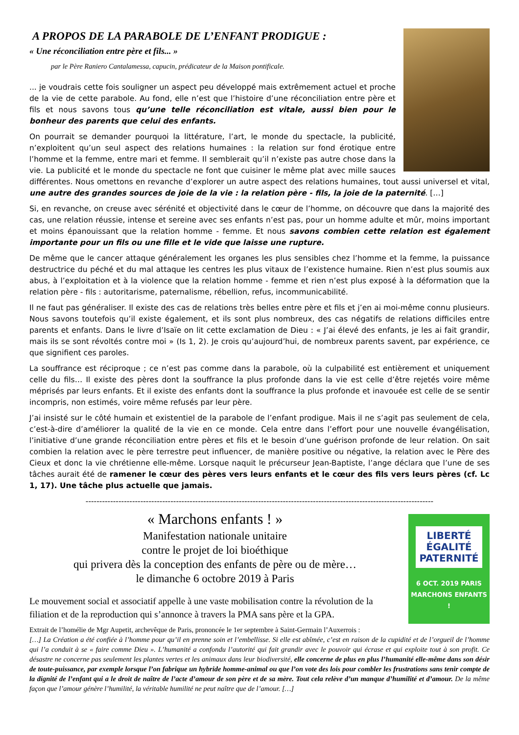A PROPOS DE LA PARABOLE DE L’ENFANT PRODIGUE :
« Une réconciliation entre père et fils... »
par le Père Raniero Cantalamessa, capucin, prédicateur de la Maison pontificale.
... je voudrais cette fois souligner un aspect peu développé mais extrêmement actuel et proche de la vie de cette parabole. Au fond, elle n’est que l’histoire d’une réconciliation entre père et fils et nous savons tous qu’une telle réconciliation est vitale, aussi bien pour le bonheur des parents que celui des enfants.
On pourrait se demander pourquoi la littérature, l’art, le monde du spectacle, la publicité, n’exploitent qu’un seul aspect des relations humaines : la relation sur fond érotique entre l’homme et la femme, entre mari et femme. Il semblerait qu’il n’existe pas autre chose dans la vie. La publicité et le monde du spectacle ne font que cuisiner le même plat avec mille sauces différentes. Nous omettons en revanche d’explorer un autre aspect des relations humaines, tout aussi universel et vital, une autre des grandes sources de joie de la vie : la relation père - fils, la joie de la paternité. […]
Si, en revanche, on creuse avec sérénité et objectivité dans le cœur de l’homme, on découvre que dans la majorité des cas, une relation réussie, intense et sereine avec ses enfants n’est pas, pour un homme adulte et mûr, moins important et moins épanouissant que la relation homme - femme. Et nous savons combien cette relation est également importante pour un fils ou une fille et le vide que laisse une rupture.
De même que le cancer attaque généralement les organes les plus sensibles chez l’homme et la femme, la puissance destructrice du péché et du mal attaque les centres les plus vitaux de l’existence humaine. Rien n’est plus soumis aux abus, à l’exploitation et à la violence que la relation homme - femme et rien n’est plus exposé à la déformation que la relation père - fils : autoritarisme, paternalisme, rébellion, refus, incommunicabilité.
Il ne faut pas généraliser. Il existe des cas de relations très belles entre père et fils et j’en ai moi-même connu plusieurs. Nous savons toutefois qu’il existe également, et ils sont plus nombreux, des cas négatifs de relations difficiles entre parents et enfants. Dans le livre d’Isaïe on lit cette exclamation de Dieu : « J’ai élevé des enfants, je les ai fait grandir, mais ils se sont révoltés contre moi » (Is 1, 2). Je crois qu’aujourd’hui, de nombreux parents savent, par expérience, ce que signifient ces paroles.
La souffrance est réciproque ; ce n’est pas comme dans la parabole, où la culpabilité est entièrement et uniquement celle du fils… Il existe des pères dont la souffrance la plus profonde dans la vie est celle d’être rejetés voire même méprisés par leurs enfants. Et il existe des enfants dont la souffrance la plus profonde et inavouée est celle de se sentir incompris, non estimés, voire même refusés par leur père.
J’ai insisté sur le côté humain et existentiel de la parabole de l’enfant prodigue. Mais il ne s’agit pas seulement de cela, c’est-à-dire d’améliorer la qualité de la vie en ce monde. Cela entre dans l’effort pour une nouvelle évangélisation, l’initiative d’une grande réconciliation entre pères et fils et le besoin d’une guérison profonde de leur relation. On sait combien la relation avec le père terrestre peut influencer, de manière positive ou négative, la relation avec le Père des Cieux et donc la vie chrétienne elle-même. Lorsque naquit le précurseur Jean-Baptiste, l’ange déclara que l’une de ses tâches aurait été de ramener le cœur des pères vers leurs enfants et le cœur des fils vers leurs pères (cf. Lc 1, 17). Une tâche plus actuelle que jamais.
-------------------------------------------------------------------------------------------------------------------------------
LIBERTÉ
ÉGALITÉ
PATERNITÉ
6 OCT. 2019 PARIS
MARCHONS ENFANTS !
« Marchons enfants ! »
Manifestation nationale unitaire
contre le projet de loi bioéthique
qui privera dès la conception des enfants de père ou de mère…
le dimanche 6 octobre 2019 à Paris
Le mouvement social et associatif appelle à une vaste mobilisation contre la révolution de la filiation et de la reproduction qui s’annonce à travers la PMA sans père et la GPA.
Extrait de l’homélie de Mgr Aupetit, archevêque de Paris, prononcée le 1er septembre à Saint-Germain l’Auxerrois :
[…] La Création a été confiée à l’homme pour qu’il en prenne soin et l’embellisse. Si elle est abîmée, c’est en raison de la cupidité et de l’orgueil de l’homme qui l’a conduit à se « faire comme Dieu ». L’humanité a confondu l’autorité qui fait grandir avec le pouvoir qui écrase et qui exploite tout à son profit. Ce désastre ne concerne pas seulement les plantes vertes et les animaux dans leur biodiversité, elle concerne de plus en plus l’humanité elle-même dans son désir de toute-puissance, par exemple lorsque l’on fabrique un hybride homme-animal ou que l’on vote des lois pour combler les frustrations sans tenir compte de la dignité de l’enfant qui a le droit de naître de l’acte d’amour de son père et de sa mère. Tout cela relève d’un manque d’humilité et d’amour. De la même façon que l’amour génère l’humilité, la véritable humilité ne peut naître que de l’amour. […]